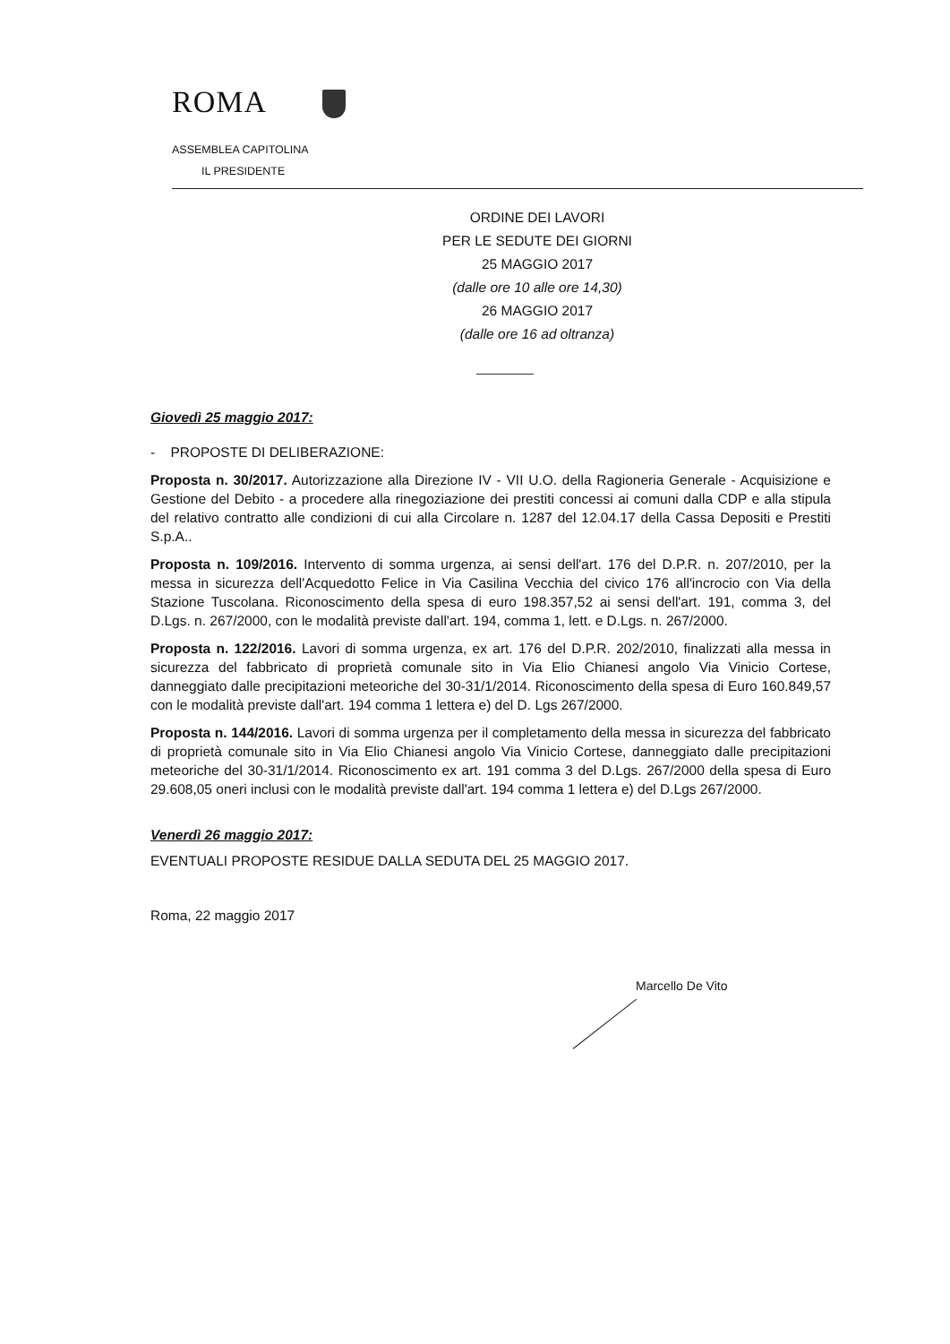ROMA
ASSEMBLEA CAPITOLINA
IL PRESIDENTE
ORDINE DEI LAVORI
PER LE SEDUTE DEI GIORNI
25 MAGGIO 2017
(dalle ore 10 alle ore 14,30)
26 MAGGIO 2017
(dalle ore 16 ad oltranza)
Giovedì 25 maggio 2017:
- PROPOSTE DI DELIBERAZIONE:
Proposta n. 30/2017. Autorizzazione alla Direzione IV - VII U.O. della Ragioneria Generale - Acquisizione e Gestione del Debito - a procedere alla rinegoziazione dei prestiti concessi ai comuni dalla CDP e alla stipula del relativo contratto alle condizioni di cui alla Circolare n. 1287 del 12.04.17 della Cassa Depositi e Prestiti S.p.A..
Proposta n. 109/2016. Intervento di somma urgenza, ai sensi dell'art. 176 del D.P.R. n. 207/2010, per la messa in sicurezza dell'Acquedotto Felice in Via Casilina Vecchia del civico 176 all'incrocio con Via della Stazione Tuscolana. Riconoscimento della spesa di euro 198.357,52 ai sensi dell'art. 191, comma 3, del D.Lgs. n. 267/2000, con le modalità previste dall'art. 194, comma 1, lett. e D.Lgs. n. 267/2000.
Proposta n. 122/2016. Lavori di somma urgenza, ex art. 176 del D.P.R. 202/2010, finalizzati alla messa in sicurezza del fabbricato di proprietà comunale sito in Via Elio Chianesi angolo Via Vinicio Cortese, danneggiato dalle precipitazioni meteoriche del 30-31/1/2014. Riconoscimento della spesa di Euro 160.849,57 con le modalità previste dall'art. 194 comma 1 lettera e) del D. Lgs 267/2000.
Proposta n. 144/2016. Lavori di somma urgenza per il completamento della messa in sicurezza del fabbricato di proprietà comunale sito in Via Elio Chianesi angolo Via Vinicio Cortese, danneggiato dalle precipitazioni meteoriche del 30-31/1/2014. Riconoscimento ex art. 191 comma 3 del D.Lgs. 267/2000 della spesa di Euro 29.608,05 oneri inclusi con le modalità previste dall'art. 194 comma 1 lettera e) del D.Lgs 267/2000.
Venerdì 26 maggio 2017:
EVENTUALI PROPOSTE RESIDUE DALLA SEDUTA DEL 25 MAGGIO 2017.
Roma, 22 maggio 2017
Marcello De Vito